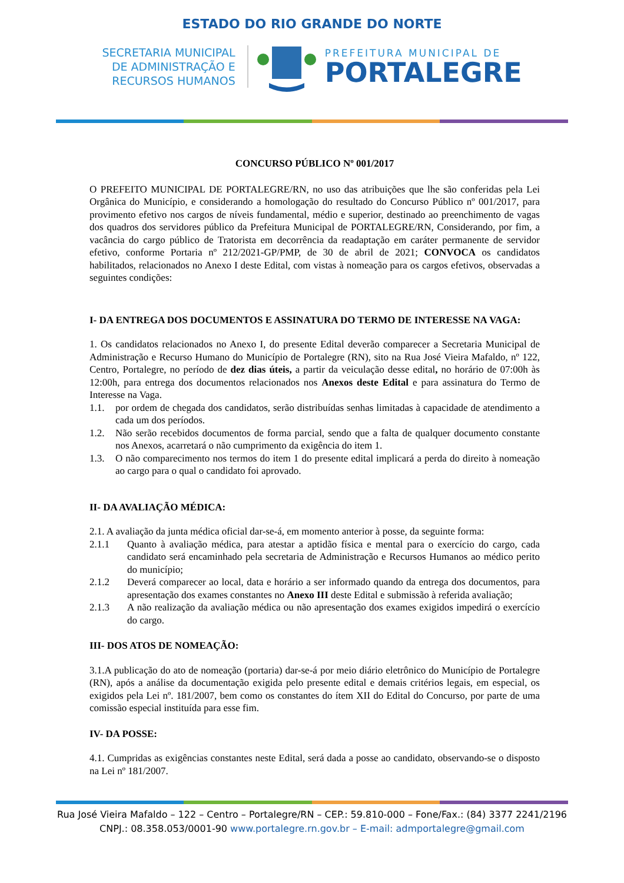ESTADO DO RIO GRANDE DO NORTE
SECRETARIA MUNICIPAL
DE ADMINISTRAÇÃO E
RECURSOS HUMANOS
PREFEITURA MUNICIPAL DE
PORTALEGRE
CONCURSO PÚBLICO Nº 001/2017
O PREFEITO MUNICIPAL DE PORTALEGRE/RN, no uso das atribuições que lhe são conferidas pela Lei Orgânica do Município, e considerando a homologação do resultado do Concurso Público nº 001/2017, para provimento efetivo nos cargos de níveis fundamental, médio e superior, destinado ao preenchimento de vagas dos quadros dos servidores público da Prefeitura Municipal de PORTALEGRE/RN, Considerando, por fim, a vacância do cargo público de Tratorista em decorrência da readaptação em caráter permanente de servidor efetivo, conforme Portaria nº 212/2021-GP/PMP, de 30 de abril de 2021; CONVOCA os candidatos habilitados, relacionados no Anexo I deste Edital, com vistas à nomeação para os cargos efetivos, observadas a seguintes condições:
I- DA ENTREGA DOS DOCUMENTOS E ASSINATURA DO TERMO DE INTERESSE NA VAGA:
1. Os candidatos relacionados no Anexo I, do presente Edital deverão comparecer a Secretaria Municipal de Administração e Recurso Humano do Município de Portalegre (RN), sito na Rua José Vieira Mafaldo, nº 122, Centro, Portalegre, no período de dez dias úteis, a partir da veiculação desse edital, no horário de 07:00h às 12:00h, para entrega dos documentos relacionados nos Anexos deste Edital e para assinatura do Termo de Interesse na Vaga.
1.1. por ordem de chegada dos candidatos, serão distribuídas senhas limitadas à capacidade de atendimento a cada um dos períodos.
1.2. Não serão recebidos documentos de forma parcial, sendo que a falta de qualquer documento constante nos Anexos, acarretará o não cumprimento da exigência do item 1.
1.3. O não comparecimento nos termos do item 1 do presente edital implicará a perda do direito à nomeação ao cargo para o qual o candidato foi aprovado.
II- DA AVALIAÇÃO MÉDICA:
2.1. A avaliação da junta médica oficial dar-se-á, em momento anterior à posse, da seguinte forma:
2.1.1 Quanto à avaliação médica, para atestar a aptidão física e mental para o exercício do cargo, cada candidato será encaminhado pela secretaria de Administração e Recursos Humanos ao médico perito do município;
2.1.2 Deverá comparecer ao local, data e horário a ser informado quando da entrega dos documentos, para apresentação dos exames constantes no Anexo III deste Edital e submissão à referida avaliação;
2.1.3 A não realização da avaliação médica ou não apresentação dos exames exigidos impedirá o exercício do cargo.
III- DOS ATOS DE NOMEAÇÃO:
3.1.A publicação do ato de nomeação (portaria) dar-se-á por meio diário eletrônico do Município de Portalegre (RN), após a análise da documentação exigida pelo presente edital e demais critérios legais, em especial, os exigidos pela Lei nº. 181/2007, bem como os constantes do ítem XII do Edital do Concurso, por parte de uma comissão especial instituída para esse fim.
IV- DA POSSE:
4.1. Cumpridas as exigências constantes neste Edital, será dada a posse ao candidato, observando-se o disposto na Lei nº 181/2007.
Rua José Vieira Mafaldo – 122 – Centro – Portalegre/RN – CEP.: 59.810-000 – Fone/Fax.: (84) 3377 2241/2196
CNPJ.: 08.358.053/0001-90 www.portalegre.rn.gov.br – E-mail: admportalegre@gmail.com